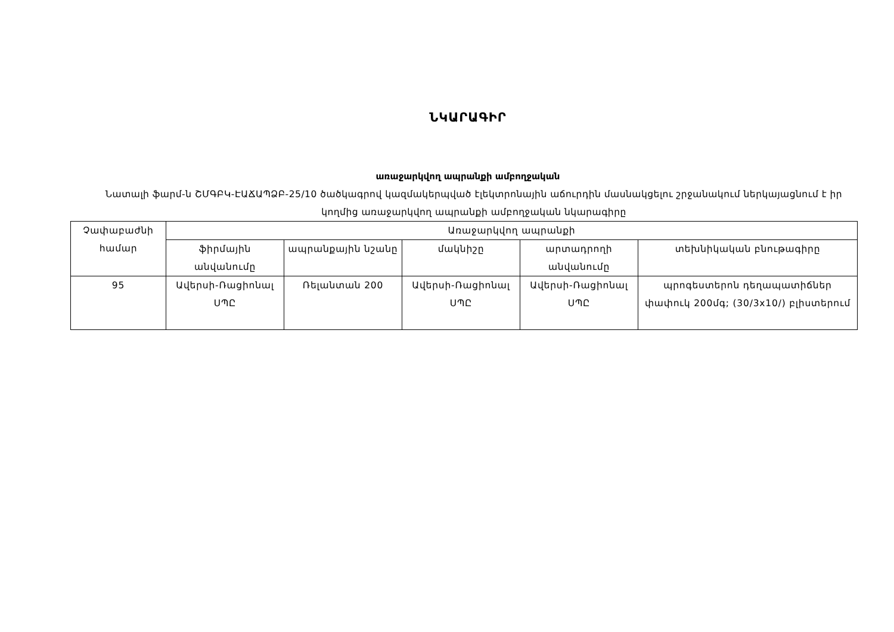ՆԿԱՐԱԳԻՐ
առաջարկվող ապրանքի ամբողջական
Նատալի ֆարմ-ն ՇՄԳԲԿ-ԷԱՃԱՊՁԲ-25/10 ծածկագրով կազմակերպված էլեկտրոնային աճուրդին մասնակցելու շրջանակում ներկայացնում է իր կողմից առաջարկվող ապրանքի ամբողջական նկարագիրը
| Չափաբաժնի համար | Առաջարկվող ապրանքի | | | | |
| --- | --- | --- | --- | --- | --- |
| | ֆիրմային անվանումը | ապրանքային նշանը | մակնիշը | արտադրողի անվանումը | տեխնիկական բնութագիրը |
| 95 | Ավերսի-Ռացիոնալ ՍՊԸ | Ռելանտան 200 | Ավերսի-Ռացիոնալ ՍՊԸ | Ավերսի-Ռացիոնալ ՍՊԸ | պրոգեստերոն դեղապատիճներ փափուկ 200մգ; (30/3x10/) բլիստերում |